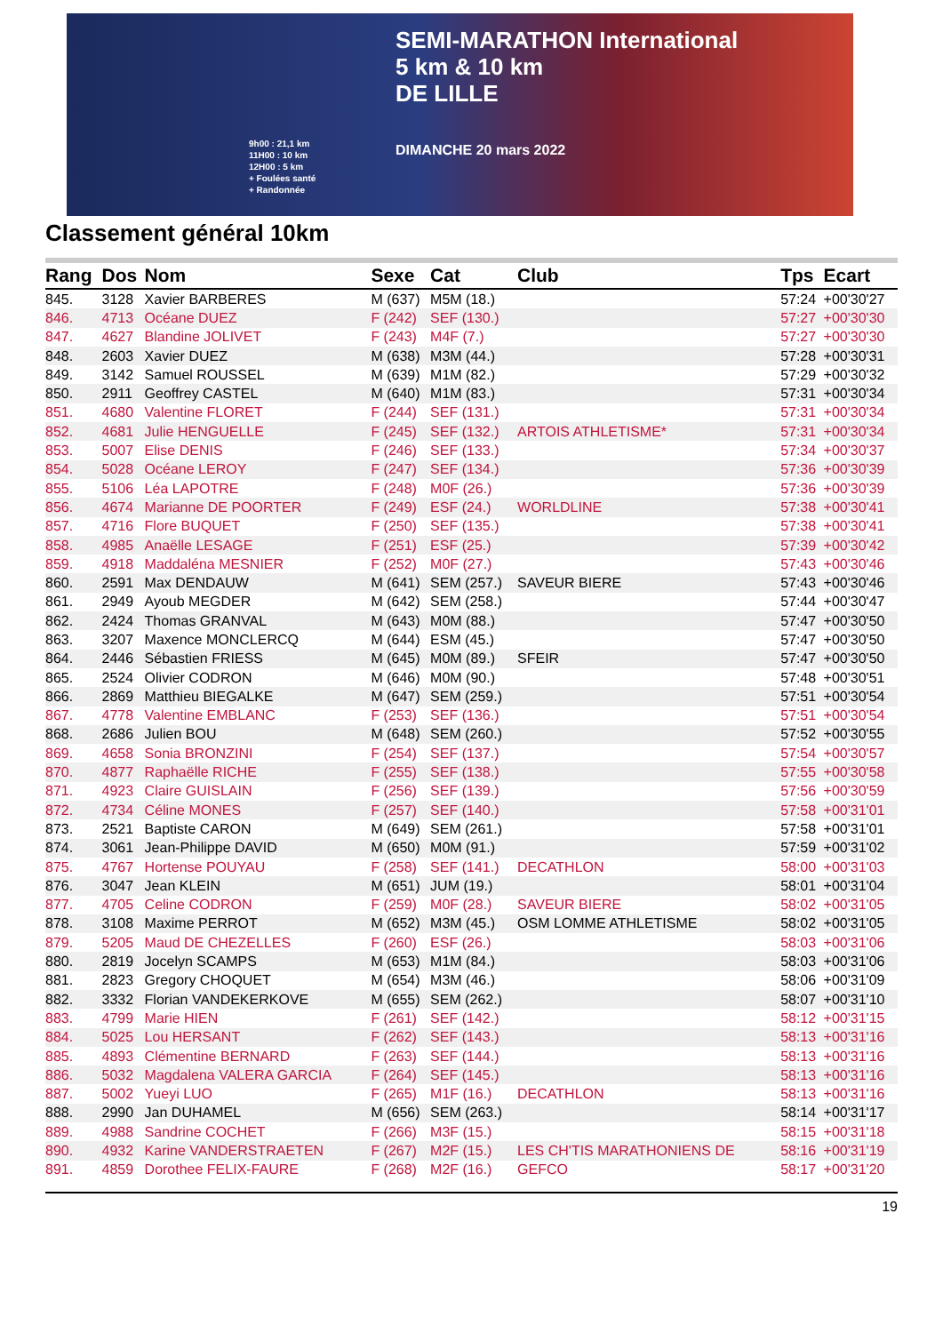SEMI-MARATHON International
5 km & 10 km
DE LILLE
9h00 : 21,1 km
11H00 : 10 km
12H00 : 5 km
+ Foulées santé
+ Randonnée
DIMANCHE 20 mars 2022
Classement général 10km
| Rang | Dos | Nom | Sexe | Cat | Club | Tps | Ecart |
| --- | --- | --- | --- | --- | --- | --- | --- |
| 845. | 3128 | Xavier BARBERES | M (637) | M5M (18.) | | 57:24 | +00'30'27 |
| 846. | 4713 | Océane DUEZ | F (242) | SEF (130.) | | 57:27 | +00'30'30 |
| 847. | 4627 | Blandine JOLIVET | F (243) | M4F (7.) | | 57:27 | +00'30'30 |
| 848. | 2603 | Xavier DUEZ | M (638) | M3M (44.) | | 57:28 | +00'30'31 |
| 849. | 3142 | Samuel ROUSSEL | M (639) | M1M (82.) | | 57:29 | +00'30'32 |
| 850. | 2911 | Geoffrey CASTEL | M (640) | M1M (83.) | | 57:31 | +00'30'34 |
| 851. | 4680 | Valentine FLORET | F (244) | SEF (131.) | | 57:31 | +00'30'34 |
| 852. | 4681 | Julie HENGUELLE | F (245) | SEF (132.) | ARTOIS ATHLETISME* | 57:31 | +00'30'34 |
| 853. | 5007 | Elise DENIS | F (246) | SEF (133.) | | 57:34 | +00'30'37 |
| 854. | 5028 | Océane LEROY | F (247) | SEF (134.) | | 57:36 | +00'30'39 |
| 855. | 5106 | Léa LAPOTRE | F (248) | M0F (26.) | | 57:36 | +00'30'39 |
| 856. | 4674 | Marianne DE POORTER | F (249) | ESF (24.) | WORLDLINE | 57:38 | +00'30'41 |
| 857. | 4716 | Flore BUQUET | F (250) | SEF (135.) | | 57:38 | +00'30'41 |
| 858. | 4985 | Anaëlle LESAGE | F (251) | ESF (25.) | | 57:39 | +00'30'42 |
| 859. | 4918 | Maddaléna MESNIER | F (252) | M0F (27.) | | 57:43 | +00'30'46 |
| 860. | 2591 | Max DENDAUW | M (641) | SEM (257.) | SAVEUR BIERE | 57:43 | +00'30'46 |
| 861. | 2949 | Ayoub MEGDER | M (642) | SEM (258.) | | 57:44 | +00'30'47 |
| 862. | 2424 | Thomas GRANVAL | M (643) | M0M (88.) | | 57:47 | +00'30'50 |
| 863. | 3207 | Maxence MONCLERCQ | M (644) | ESM (45.) | | 57:47 | +00'30'50 |
| 864. | 2446 | Sébastien FRIESS | M (645) | M0M (89.) | SFEIR | 57:47 | +00'30'50 |
| 865. | 2524 | Olivier CODRON | M (646) | M0M (90.) | | 57:48 | +00'30'51 |
| 866. | 2869 | Matthieu BIEGALKE | M (647) | SEM (259.) | | 57:51 | +00'30'54 |
| 867. | 4778 | Valentine EMBLANC | F (253) | SEF (136.) | | 57:51 | +00'30'54 |
| 868. | 2686 | Julien BOU | M (648) | SEM (260.) | | 57:52 | +00'30'55 |
| 869. | 4658 | Sonia BRONZINI | F (254) | SEF (137.) | | 57:54 | +00'30'57 |
| 870. | 4877 | Raphaëlle RICHE | F (255) | SEF (138.) | | 57:55 | +00'30'58 |
| 871. | 4923 | Claire GUISLAIN | F (256) | SEF (139.) | | 57:56 | +00'30'59 |
| 872. | 4734 | Céline MONES | F (257) | SEF (140.) | | 57:58 | +00'31'01 |
| 873. | 2521 | Baptiste CARON | M (649) | SEM (261.) | | 57:58 | +00'31'01 |
| 874. | 3061 | Jean-Philippe DAVID | M (650) | M0M (91.) | | 57:59 | +00'31'02 |
| 875. | 4767 | Hortense POUYAU | F (258) | SEF (141.) | DECATHLON | 58:00 | +00'31'03 |
| 876. | 3047 | Jean KLEIN | M (651) | JUM (19.) | | 58:01 | +00'31'04 |
| 877. | 4705 | Celine CODRON | F (259) | M0F (28.) | SAVEUR BIERE | 58:02 | +00'31'05 |
| 878. | 3108 | Maxime PERROT | M (652) | M3M (45.) | OSM LOMME ATHLETISME | 58:02 | +00'31'05 |
| 879. | 5205 | Maud DE CHEZELLES | F (260) | ESF (26.) | | 58:03 | +00'31'06 |
| 880. | 2819 | Jocelyn SCAMPS | M (653) | M1M (84.) | | 58:03 | +00'31'06 |
| 881. | 2823 | Gregory CHOQUET | M (654) | M3M (46.) | | 58:06 | +00'31'09 |
| 882. | 3332 | Florian VANDEKERKOVE | M (655) | SEM (262.) | | 58:07 | +00'31'10 |
| 883. | 4799 | Marie HIEN | F (261) | SEF (142.) | | 58:12 | +00'31'15 |
| 884. | 5025 | Lou HERSANT | F (262) | SEF (143.) | | 58:13 | +00'31'16 |
| 885. | 4893 | Clémentine BERNARD | F (263) | SEF (144.) | | 58:13 | +00'31'16 |
| 886. | 5032 | Magdalena VALERA GARCIA | F (264) | SEF (145.) | | 58:13 | +00'31'16 |
| 887. | 5002 | Yueyi LUO | F (265) | M1F (16.) | DECATHLON | 58:13 | +00'31'16 |
| 888. | 2990 | Jan DUHAMEL | M (656) | SEM (263.) | | 58:14 | +00'31'17 |
| 889. | 4988 | Sandrine COCHET | F (266) | M3F (15.) | | 58:15 | +00'31'18 |
| 890. | 4932 | Karine VANDERSTRAETEN | F (267) | M2F (15.) | LES CH'TIS MARATHONIENS DE | 58:16 | +00'31'19 |
| 891. | 4859 | Dorothee FELIX-FAURE | F (268) | M2F (16.) | GEFCO | 58:17 | +00'31'20 |
19